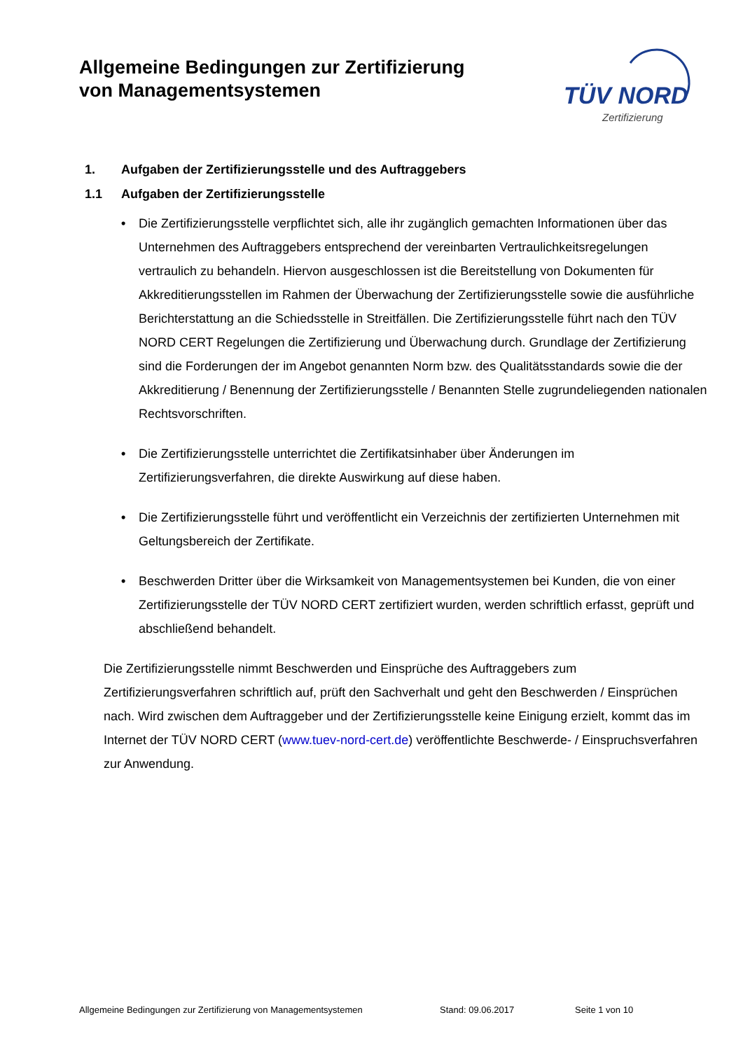Allgemeine Bedingungen zur Zertifizierung
von Managementsystemen
TÜV NORD
Zertifizierung
1. Aufgaben der Zertifizierungsstelle und des Auftraggebers
1.1 Aufgaben der Zertifizierungsstelle
• Die Zertifizierungsstelle verpflichtet sich, alle ihr zugänglich gemachten Informationen über das Unternehmen des Auftraggebers entsprechend der vereinbarten Vertraulichkeitsregelungen vertraulich zu behandeln. Hiervon ausgeschlossen ist die Bereitstellung von Dokumenten für Akkreditierungsstellen im Rahmen der Überwachung der Zertifizierungsstelle sowie die ausführliche Berichterstattung an die Schiedsstelle in Streitfällen. Die Zertifizierungsstelle führt nach den TÜV NORD CERT Regelungen die Zertifizierung und Überwachung durch. Grundlage der Zertifizierung sind die Forderungen der im Angebot genannten Norm bzw. des Qualitätsstandards sowie die der Akkreditierung / Benennung der Zertifizierungsstelle / Benannten Stelle zugrundeliegenden nationalen Rechtsvorschriften.
• Die Zertifizierungsstelle unterrichtet die Zertifikatsinhaber über Änderungen im Zertifizierungsverfahren, die direkte Auswirkung auf diese haben.
• Die Zertifizierungsstelle führt und veröffentlicht ein Verzeichnis der zertifizierten Unternehmen mit Geltungsbereich der Zertifikate.
• Beschwerden Dritter über die Wirksamkeit von Managementsystemen bei Kunden, die von einer Zertifizierungsstelle der TÜV NORD CERT zertifiziert wurden, werden schriftlich erfasst, geprüft und abschließend behandelt.
Die Zertifizierungsstelle nimmt Beschwerden und Einsprüche des Auftraggebers zum Zertifizierungsverfahren schriftlich auf, prüft den Sachverhalt und geht den Beschwerden / Einsprüchen nach. Wird zwischen dem Auftraggeber und der Zertifizierungsstelle keine Einigung erzielt, kommt das im Internet der TÜV NORD CERT (www.tuev-nord-cert.de) veröffentlichte Beschwerde- / Einspruchsverfahren zur Anwendung.
Allgemeine Bedingungen zur Zertifizierung von Managementsystemen Stand: 09.06.2017 Seite 1 von 10